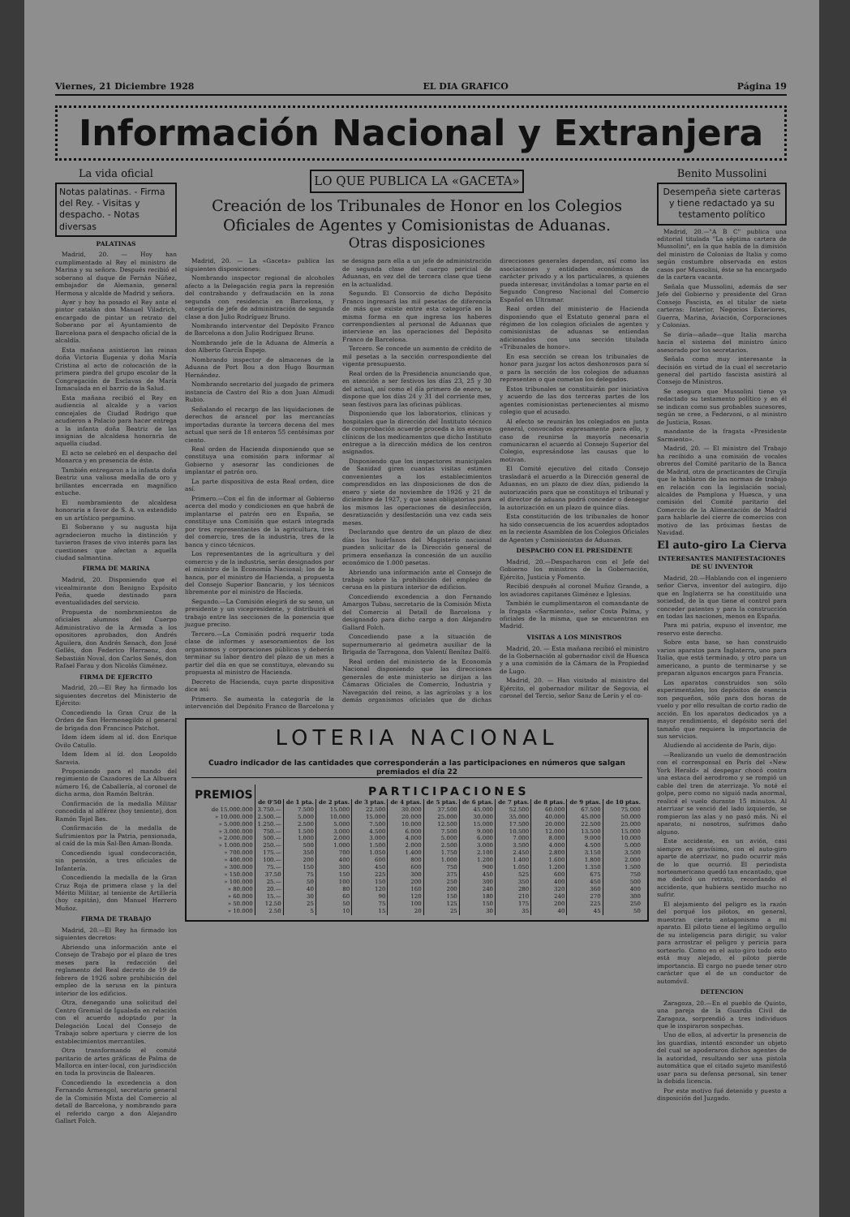Viernes, 21 Diciembre 1928 EL DIA GRAFICO Página 19
Información Nacional y Extranjera
La vida oficial
Notas palatinas. - Firma del Rey. - Visitas y despacho. - Notas diversas
PALATINAS
Madrid, 20. — Hoy han cumplimentado al Rey el ministro de Marina y su señora. Después recibió el soberano al duque de Fernán Núñez, embajador de Alemania, general Hermosa y alcalde de Madrid y señora.
Ayer y hoy ha posado el Rey ante el pintor catalán don Manuel Viladrich, encargado de pintar un retrato del Soberano por el Ayuntamiento de Barcelona para el despacho oficial de la alcaldía.
Esta mañana asistieron las reinas doña Victoria Eugenia y doña María Cristina al acto de colocación de la primera piedra del grupo escolar de la Congregación de Esclavas de María Inmaculada en el barrio de la Salud.
Esta mañana recibió el Rey en audiencia al alcalde y a varios concejales de Ciudad Rodrigo que acudieron a Palacio para hacer entrega a la infanta doña Beatriz de las insignias de alcaldesa honoraria de aquella ciudad.
El acto se celebró en el despacho del Monarca y en presencia de éste.
También entregaron a la infanta doña Beatriz una valiosa medalla de oro y brillantes encerrada en magnífico estuche.
El nombramiento de alcaldesa honoraria a favor de S. A. va extendido en un artístico pergamino.
El Soberano y su augusta hija agradecieron mucho la distinción y tuvieron frases de vivo interés para las cuestiones que afectan a aquella ciudad salmantina.
FIRMA DE MARINA
Madrid, 20. Disponiendo que el vicealmirante don Benigno Expósito Peña, quede destinado para eventualidades del servicio.
Propuesta de nombramientos de oficiales alumnos del Cuerpo Administrativo de la Armada a los opositores aprobados, don Andrés Aguilera, don Andrés Senach, don José Gellés, don Federico Herraenz, don Sebastián Noval, don Carlos Senés, don Rafael Farau y don Nicolás Giménez.
FIRMA DE EJERCITO
Madrid, 20.—El Rey ha firmado los siguientes decretos del Ministerio de Ejército:
Concediendo la Gran Cruz de la Orden de San Hermenegildo al general de brigada don Francisco Patchot.
Idem ídem ídem al id. don Enrique Ovilo Catullo.
Idem Idem al íd. don Leopoldo Saravia.
Proponiendo para el mando del regimiento de Cazadores de La Albuera número 16, de Caballería, al coronel de dicha arma, don Ramón Beltrán.
Confirmación de la medalla Militar concedida al alférez (hoy teniente), don Ramón Tejel Bes.
Confirmación de la medalla de Sufrimientos por la Patria, pensionada, al caíd de la mía Sal-Ben Aman-Bonda.
Concediendo igual condecoración, sin pensión, a tres oficiales de Infantería.
Concediendo la medalla de la Gran Cruz Roja de primera clase y la del Mérito Militar, al teniente de Artillería (hoy capitán), don Manuel Herrero Muñoz.
FIRMA DE TRABAJO
Madrid, 20.—El Rey ha firmado los siguientes decretos:
Abriendo una información ante el Consejo de Trabajo por el plazo de tres meses para la redacción del reglamento del Real decreto de 19 de febrero de 1926 sobre prohibición del empleo de la serusa en la pintura interior de los edificios.
Otra, denegando una solicitud del Centro Gremial de Igualada en relación con el acuerdo adoptado por la Delegación Local del Consejo de Trabajo sobre apertura y cierre de los establecimientos mercantiles.
Otra transformando el comité paritario de artes gráficas de Palma de Mallorca en inter-local, con jurisdicción en toda la provincia de Baleares.
Concediendo la excedencia a don Fernando Armengol, secretario general de la Comisión Mixta del Comercio al detall de Barcelona, y nombrando para el referido cargo a don Alejandro Gallart Folch.
LO QUE PUBLICA LA «GACETA»
Creación de los Tribunales de Honor en los Colegios Oficiales de Agentes y Comisionistas de Aduanas.
Otras disposiciones
Madrid, 20. — La «Gaceta» publica las siguientes disposiciones:
Nombrando inspector regional de alcoholes afecto a la Delegación regia para la represión del contrabando y defraudación en la zona segunda con residencia en Barcelona, y categoría de jefe de administración de segunda clase a don Julio Rodríguez Bruno.
Nombrando interventor del Depósito Franco de Barcelona a don Julio Rodríguez Bruno.
Nombrando jefe de la Aduana de Almería a don Alberto García Espejo.
Nombrando inspector de almacenes de la Aduana de Port Bou a don Hugo Bourman Hernández.
Nombrando secretario del juzgado de primera instancia de Castro del Río a don Juan Almudi Rubio.
Señalando el recargo de las liquidaciones de derechos de arancel por las mercancías importadas durante la tercera decena del mes actual que será de 18 enteros 55 centésimas por ciento.
Real orden de Hacienda disponiendo que se constituya una comisión para informar al Gobierno y asesorar las condiciones de implantar el patrón oro.
La parte dispositiva de esta Real orden, dice así.
Primero.—Con el fin de informar al Gobierno acerca del modo y condiciones en que habrá de implantarse el patrón oro en España, se constituye una Comisión que estará integrada por tres representantes de la agricultura, tres del comercio, tres de la industria, tres de la banca y cinco técnicos.
Los representantes de la agricultura y del comercio y de la industria, serán designados por el ministro de la Economía Nacional; los de la banca, por el ministro de Hacienda, a propuesta del Consejo Superior Bancario, y los técnicos libremente por el ministro de Hacieda.
Segundo.—La Comisión elegirá de su seno, un presidente y un vicepresidente, y distribuirá el trabajo entre las secciones de la ponencia que juzgue preciso.
Tercero.—La Comisión podrá requerir toda clase de informes y asesoramientos de los organismos y corporaciones públicas y deberán terminar su labor dentro del plazo de un mes a partir del día en que se constituya, elevando su propuesta al ministro de Hacienda.
Decreto de Hacienda, cuya parte dispositiva dice así:
Primero. Se aumenta la categoría de la intervención del Depósito Franco de Barcelona y se designa para ella a un jefe de administración de segunda clase del cuerpo pericial de Aduanas, en vez del de tercera clase que tiene en la actualidad.
Segundo. El Consorcio de dicho Depósito Franco ingresará las mil pesetas de diferencia de más que existe entre esta categoría en la misma forma en que ingresa los haberes correspondientes al personal de Aduanas que interviene en las operaciones del Depósito Franco de Barcelona.
Tercero. Se concede un aumento de crédito de mil pesetas a la sección correspondiente del vigente presupuesto.
Real orden de la Presidencia anunciando que, en atención a ser festivos los días 23, 25 y 30 del actual, así como el día primero de enero, se dispone que los días 24 y 31 del corriente mes, sean festivos para las oficinas públicas.
Disponiendo que los laboratorios, clínicas y hospitales que la dirección del Instituto técnico de comprobación acuerde proceda a los ensayos clínicos de los medicamentos que dicho Instituto entregue a la dirección médica de los centros asignados.
Disponiendo que los inspectores municipales de Sanidad giren cuantas visitas estimen convenientes a los establecimientos comprendidos en las disposiciones de dos de enero y siete de noviembre de 1926 y 21 de diciembre de 1927, y que sean obligatorias para los mismos las operaciones de desinfección, desratización y desifestación una vez cada seis meses.
Declarando que dentro de un plazo de diez días los huérfanos del Magisterio nacional pueden solicitar de la Dirección general de primera enseñanza la concesión de un auxilio económico de 1.000 pesetas.
Abriendo una información ante el Consejo de trabajo sobre la prohibición del empleo de cerusa en la pintura interior de edificios.
Concediendo excedencia a don Fernando Amargos Tubau, secretario de la Comisión Mixta del Comercio al Detall de Barcelona y designando para dicho cargo a don Alejandro Gallard Folch.
Concediendo pase a la situación de supernumerario al geómetra auxiliar de la Brigada de Tarragona, don Valentí Benítez Dalfó.
Real orden del ministerio de la Economía Nacional disponiendo que las direcciones generales de este ministerio se dirijan a las Cámaras Oficiales de Comercio, Industria y Navegación del reino, a las agrícolas y a los demás organismos oficiales que de dichas direcciones generales dependan, así como las asociaciones y entidades económicas de carácter privado y a los particulares, a quienes pueda interesar, invitándolas a tomar parte en el Segundo Congreso Nacional del Comercio Español en Ultramar.
Real orden del ministerio de Hacienda disponiendo que el Estatuto general para el régimen de los colegios oficiales de agentes y comisionistas de aduanas se entiendan adicionados con una sección titulada «Tribunales de honor».
En esa sección se crean los tribunales de honor para juzgar los actos deshonrosos para sí o para la sección de los colegios de aduanas representen o que cometan los delegados.
Estos tribunales se constituirán por iniciativa y acuerdo de las dos terceras partes de los agentes comisionistas pertenecientes al mismo colegio que el acusado.
Al efecto se reunirán los colegiados en junta general, convocados expresamente para ello, y caso de reunirse la mayoría necesaria comunicaran el acuerdo al Consejo Superior del Colegio, expresándose las causas que lo motivan.
El Comité ejecutivo del citado Consejo trasladará el acuerdo a la Dirección general de Aduanas, en un plazo de diez días, pidiendo la autorización para que se constituya el tribunal y el director de aduana podrá conceder o denegar la autorización en un plazo de quince días.
Esta constitución de los tribunales de honor ha sido consecuencia de los acuerdos adoptados en la reciente Asamblea de los Colegios Oficiales de Agentes y Comisionistas de Aduanas.
DESPACHO CON EL PRESIDENTE
Madrid, 20.—Despacharon con el Jefe del Gobierno los ministros de la Gobernación, Ejército, Justicia y Fomento.
Recibió después al coronel Muñoz Grande, a los aviadores capitanes Giménez e Iglesias.
También le cumplimentaron el comandante de la fragata «Sarmiento», señor Costa Palma, y oficiales de la misma, que se encuentran en Madrid.
VISITAS A LOS MINISTROS
Madrid, 20. — Esta mañana recibió el ministro de la Gobernación al gobernador civil de Huesca y a una comisión de la Cámara de la Propiedad de Lugo.
Madrid, 20. — Han visitado al ministro del Ejército, el gobernador militar de Segovia, el coronel del Tercio, señor Sanz de Lerín y el co-
LOTERIA NACIONAL
Cuadro indicador de las cantidades que corresponderán a las participaciones en números que salgan premiados el día 22
| PREMIOS | PARTICIPACIONES | | | | | | | | | | |
| --- | --- | --- | --- | --- | --- | --- | --- | --- | --- | --- | --- |
| | de 0'50 | de 1 pta. | de 2 ptas. | de 3 ptas. | de 4 ptas. | de 5 ptas. | de 6 ptas. | de 7 ptas. | de 8 ptas. | de 9 ptas. | de 10 ptas. |
| de 15.000.000 | 3.750.— | 7.500 | 15.000 | 22.500 | 30.000 | 37.500 | 45.000 | 52.500 | 60.000 | 67.500 | 75.000 |
| » 10.000.000 | 2.500.— | 5.000 | 10.000 | 15.000 | 20.000 | 25.000 | 30.000 | 35.000 | 40.000 | 45.000 | 50.000 |
| » 5.000.000 | 1.250.— | 2.500 | 5.000 | 7.500 | 10.000 | 12.500 | 15.000 | 17.500 | 20.000 | 22.500 | 25.000 |
| » 3.000.000 | 750.— | 1.500 | 3.000 | 4.500 | 6.000 | 7.500 | 9.000 | 10.500 | 12.000 | 13.500 | 15.000 |
| » 2.000.000 | 500.— | 1.000 | 2.000 | 3.000 | 4.000 | 5.000 | 6.000 | 7.000 | 8.000 | 9.000 | 10.000 |
| » 1.000.000 | 250.— | 500 | 1.000 | 1.500 | 2.000 | 2.500 | 3.000 | 3.500 | 4.000 | 4.500 | 5.000 |
| » 700.000 | 175.— | 350 | 700 | 1.050 | 1.400 | 1.750 | 2.100 | 2.450 | 2.800 | 3.150 | 3.500 |
| » 400.000 | 100.— | 200 | 400 | 600 | 800 | 1.000 | 1.200 | 1.400 | 1.600 | 1.800 | 2.000 |
| » 300.000 | 75.— | 150 | 300 | 450 | 600 | 750 | 900 | 1.050 | 1.200 | 1.350 | 1.500 |
| » 150.000 | 37.50 | 75 | 150 | 225 | 300 | 375 | 450 | 525 | 600 | 675 | 750 |
| » 100.000 | 25.— | 50 | 100 | 150 | 200 | 250 | 300 | 350 | 400 | 450 | 500 |
| » 80.000 | 20.— | 40 | 80 | 120 | 160 | 200 | 240 | 280 | 320 | 360 | 400 |
| » 60.000 | 15.— | 30 | 60 | 90 | 120 | 150 | 180 | 210 | 240 | 270 | 300 |
| » 50.000 | 12.50 | 25 | 50 | 75 | 100 | 125 | 150 | 175 | 200 | 225 | 250 |
| » 10.000 | 2.50 | 5 | 10 | 15 | 20 | 25 | 30 | 35 | 40 | 45 | 50 |
Benito Mussolini
Desempeña siete carteras y tiene redactado ya su testamento político
Madrid, 20.—"A B C" publica una editorial titulada "La séptima cartera de Mussolini", en la que habla de la dimisión del ministro de Colonias de Italia y como según costumbre observada en estos casos por Mussolini, éste se ha encargado de la cartera vacante.
Señala que Mussolini, además de ser Jefe del Gobierno y presidente del Gran Consejo Fascista, es el titular de siete carteras: Interior, Negocios Exteriores, Guerra, Marina, Aviación, Corporaciones y Colonias.
Se diría—añade—que Italia marcha hacia el sistema del ministro único asesorado por los secretarios.
Señala como muy interesante la decisión en virtud de la cual el secretario general del partido fascista asistirá al Consejo de Ministros.
Se asegura que Mussolini tiene ya redactado su testamento político y en él se indican como sus probables sucesores, según se cree, a Federzoni, o al ministro de Justicia, Rosas.
mandante de la fragata «Presidente Sarmiento».
Madrid, 20. — El ministro del Trabajo ha recibido a una comisión de vocales obreros del Comité paritario de la Banca de Madrid, otra de practicantes de Cirujía que le hablaron de las normas de trabajo en relación con la legislación social; alcaldes de Pamplona y Huesca, y una comisión del Comité paritario del Comercio de la Alimentación de Madrid para hablarle del cierre de comercios con motivo de las próximas fiestas de Navidad.
El auto-giro La Cierva
INTERESANTES MANIFESTACIONES DE SU INVENTOR
Madrid, 20.—Hablando con el ingeniero señor Cierva, inventor del autogiro, dijo que en Inglaterra se ha constituido una sociedad, de la que tiene el control para conceder patentes y para la construcción en todas las naciones, menos en España.
Para mi patria, expuso el inventor, me reservo este derecho.
Sobre esta base, se han construido varios aparatos para Inglaterra, uno para Italia, que está terminado, y otro para un americano, a punto de terminarse y se preparan algunos encargos para Francia.
Los aparatos construidos son sólo experimentales; los depósitos de esencia son pequeños, sólo para dos horas de vuelo y por ello resultan de corto radio de acción. En los aparatos dedicados ya a mayor rendimiento, el depósito será del tamaño que requiera la importancia de sus servicios.
Aludiendo al accidente de París, dijo:
—Realizando un vuelo de demostración con el corresponsal en París del «New York Herald» al despegar chocó contra una estaca del aerodromo y se rompió un cable del tren de aterrizaje. Yo noté el golpe, pero como no siguió nada anormal, realicé el vuelo durante 15 minutos. Al aterrizar se venció del lado izquierdo, se rompieron las alas y no pasó más. Ni el aparato, ni nosotros, sufrimos daño alguno.
Este accidente, en un avión, casi siempre es gravísimo, con el auto-giro aparte de aterrizar, no pudo ocurrir más de lo que ocurrió. El periodista norteamericano quedó tan encantado, que me dedicó un retrato, recordando el accidente, que hubiera sentido mucho no sufrir.
El alejamiento del peligro es la razón del porqué los pilotos, en general, muestran cierto antagonismo a mi aparato. El piloto tiene el legítimo orgullo de su inteligencia para dirigir, su valor para arrostrar el peligro y pericia para sortearlo. Como en el auto-giro todo esto está muy alejado, el piloto pierde importancia. El cargo no puede tener otro carácter que el de un conductor de automóvil.
DETENCION
Zaragoza, 20.—En el pueblo de Quinto, una pareja de la Guardia Civil de Zaragoza, sorprendió a tres individuos que le inspiraron sospechas.
Uno de ellos, al advertir la presencia de los guardias, intentó esconder un objeto del cual se apoderaron dichos agentes de la autoridad, resultando ser una pistola automática que el citado sujeto manifestó usar para su defensa personal, sin tener la debida licencia.
Por este motivo fué detenido y puesto a disposición del Juzgado.